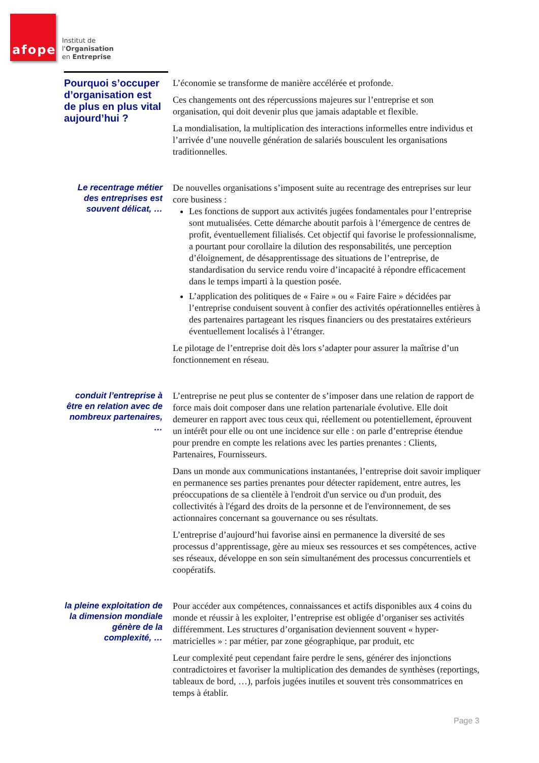afope
Institut de
l'Organisation
en Entreprise
Pourquoi s’occuper d’organisation est de plus en plus vital aujourd’hui ?
L’économie se transforme de manière accélérée et profonde.
Ces changements ont des répercussions majeures sur l’entreprise et son organisation, qui doit devenir plus que jamais adaptable et flexible.
La mondialisation, la multiplication des interactions informelles entre individus et l’arrivée d’une nouvelle génération de salariés bousculent les organisations traditionnelles.
Le recentrage métier des entreprises est souvent délicat, …
De nouvelles organisations s’imposent suite au recentrage des entreprises sur leur core business :
Les fonctions de support aux activités jugées fondamentales pour l’entreprise sont mutualisées. Cette démarche aboutit parfois à l’émergence de centres de profit, éventuellement filialisés. Cet objectif qui favorise le professionnalisme, a pourtant pour corollaire la dilution des responsabilités, une perception d’éloignement, de désapprentissage des situations de l’entreprise, de standardisation du service rendu voire d’incapacité à répondre efficacement dans le temps imparti à la question posée.
L’application des politiques de « Faire » ou « Faire Faire » décidées par l’entreprise conduisent souvent à confier des activités opérationnelles entières à des partenaires partageant les risques financiers ou des prestataires extérieurs éventuellement localisés à l’étranger.
Le pilotage de l’entreprise doit dès lors s’adapter pour assurer la maîtrise d’un fonctionnement en réseau.
conduit l’entreprise à être en relation avec de nombreux partenaires, …
L’entreprise ne peut plus se contenter de s’imposer dans une relation de rapport de force mais doit composer dans une relation partenariale évolutive. Elle doit demeurer en rapport avec tous ceux qui, réellement ou potentiellement, éprouvent un intérêt pour elle ou ont une incidence sur elle : on parle d’entreprise étendue pour prendre en compte les relations avec les parties prenantes : Clients, Partenaires, Fournisseurs.
Dans un monde aux communications instantanées, l’entreprise doit savoir impliquer en permanence ses parties prenantes pour détecter rapidement, entre autres, les préoccupations de sa clientèle à l'endroit d'un service ou d'un produit, des collectivités à l'égard des droits de la personne et de l'environnement, de ses actionnaires concernant sa gouvernance ou ses résultats.
L’entreprise d’aujourd’hui favorise ainsi en permanence la diversité de ses processus d’apprentissage, gère au mieux ses ressources et ses compétences, active ses réseaux, développe en son sein simultanément des processus concurrentiels et coopératifs.
la pleine exploitation de la dimension mondiale génère de la complexité, …
Pour accéder aux compétences, connaissances et actifs disponibles aux 4 coins du monde et réussir à les exploiter, l’entreprise est obligée d’organiser ses activités différemment. Les structures d’organisation deviennent souvent « hyper-matricielles » : par métier, par zone géographique, par produit, etc
Leur complexité peut cependant faire perdre le sens, générer des injonctions contradictoires et favoriser la multiplication des demandes de synthèses (reportings, tableaux de bord, …), parfois jugées inutiles et souvent très consommatrices en temps à établir.
Page 3